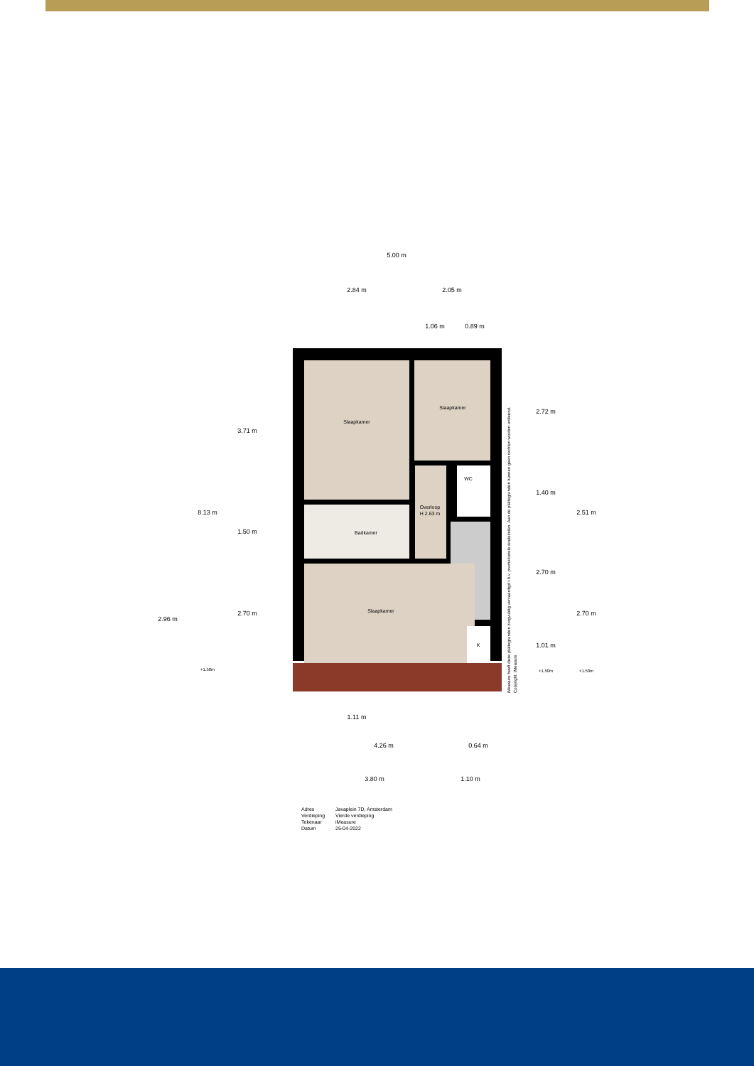5.00 m
2.84 m
2.05 m
1.06 m
0.89 m
Slaapkamer
Slaapkamer
WC
Overloop
H 2.63 m
Badkamer
Slaapkamer
K
3.71 m
8.13 m
1.50 m
2.70 m
2.96 m
+1.50m
2.72 m
1.40 m
2.51 m
2.70 m
2.70 m
1.01 m
+1.50m
+1.50m
1.11 m
4.26 m
0.64 m
3.80 m
1.10 m
iMeasure heeft deze plattegronden zorgvuldig vervaardigd t.b.v. promotionele doeleinden. Aan de plattegronden kunnen geen rechten worden ontleend.
Copyright: iMeasure
Adres Javaplein 7D, Amsterdam Verdieping Vierde verdieping Tekenaar iMeasure Datum 25-04-2022